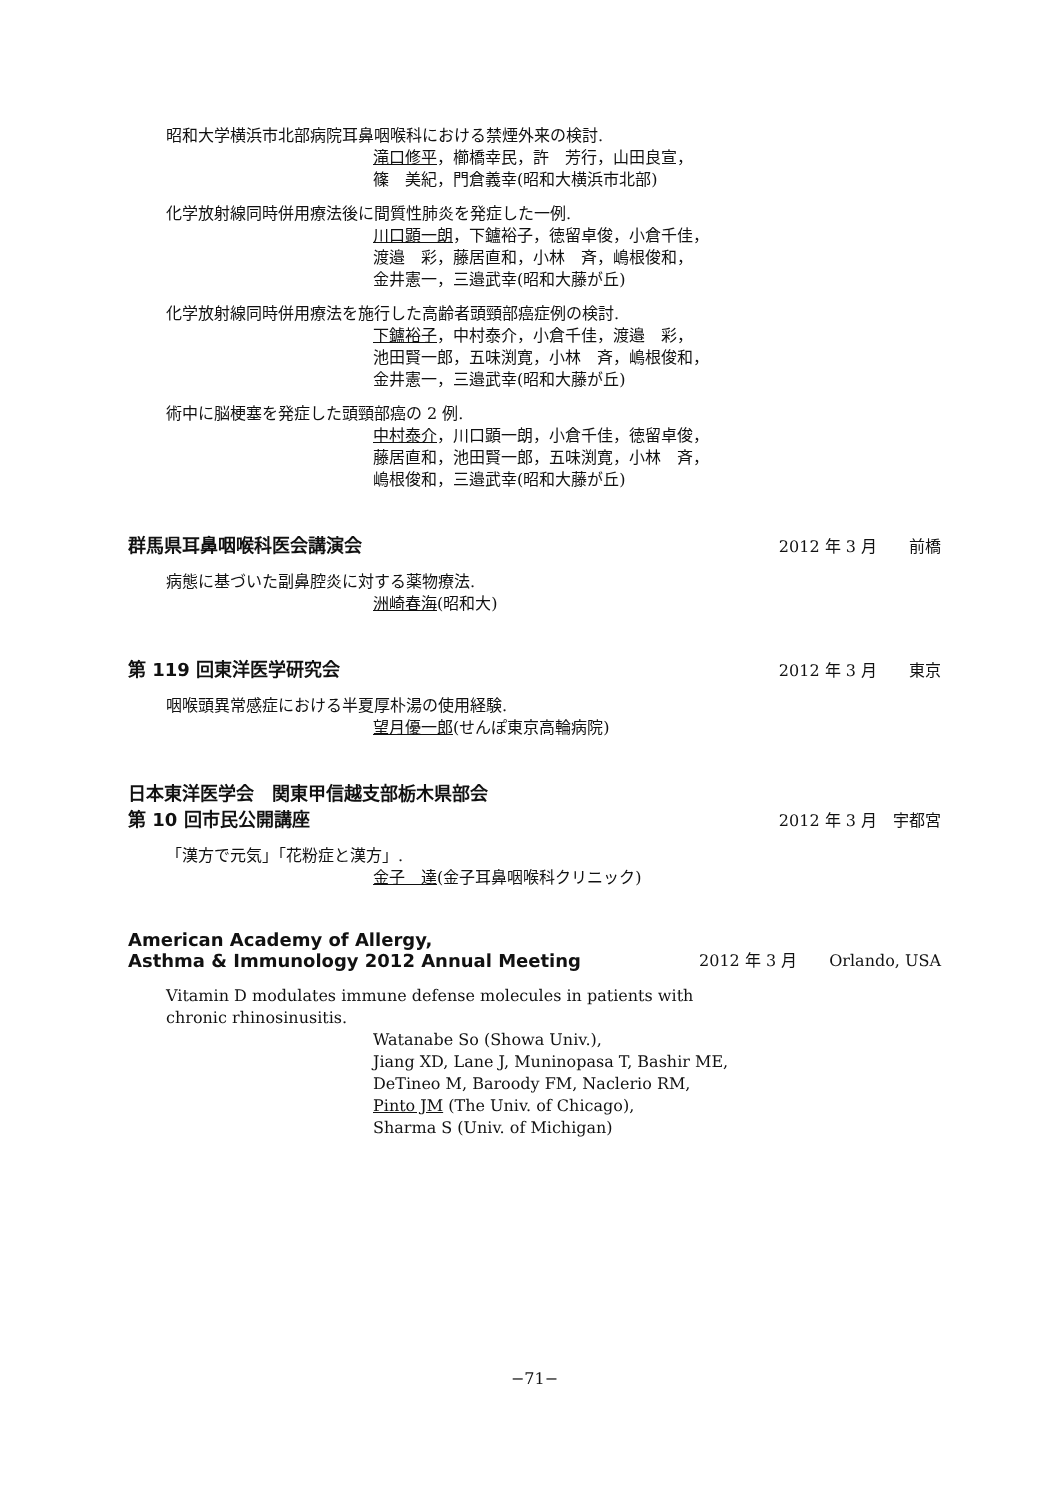昭和大学横浜市北部病院耳鼻咽喉科における禁煙外来の検討.
滝口修平，櫛橋幸民，許　芳行，山田良宣，
篠　美紀，門倉義幸(昭和大横浜市北部)
化学放射線同時併用療法後に間質性肺炎を発症した一例.
川口顕一朗，下鑪裕子，徳留卓俊，小倉千佳，
渡邉　彩，藤居直和，小林　斉，嶋根俊和，
金井憲一，三邉武幸(昭和大藤が丘)
化学放射線同時併用療法を施行した高齢者頭頸部癌症例の検討.
下鑪裕子，中村泰介，小倉千佳，渡邉　彩，
池田賢一郎，五味渕寛，小林　斉，嶋根俊和，
金井憲一，三邉武幸(昭和大藤が丘)
術中に脳梗塞を発症した頭頸部癌の 2 例.
中村泰介，川口顕一朗，小倉千佳，徳留卓俊，
藤居直和，池田賢一郎，五味渕寛，小林　斉，
嶋根俊和，三邉武幸(昭和大藤が丘)
群馬県耳鼻咽喉科医会講演会 2012 年 3 月　　前橋
病態に基づいた副鼻腔炎に対する薬物療法.
洲崎春海(昭和大)
第 119 回東洋医学研究会 2012 年 3 月　　東京
咽喉頭異常感症における半夏厚朴湯の使用経験.
望月優一郎(せんぽ東京高輪病院)
日本東洋医学会　関東甲信越支部栃木県部会
第 10 回市民公開講座 2012 年 3 月　宇都宮
「漢方で元気」「花粉症と漢方」.
金子　達(金子耳鼻咽喉科クリニック)
American Academy of Allergy,
Asthma & Immunology 2012 Annual Meeting 2012 年 3 月　　Orlando, USA
Vitamin D modulates immune defense molecules in patients with
chronic rhinosinusitis.
Watanabe So (Showa Univ.),
Jiang XD, Lane J, Muninopasa T, Bashir ME,
DeTineo M, Baroody FM, Naclerio RM,
Pinto JM (The Univ. of Chicago),
Sharma S (Univ. of Michigan)
−71−